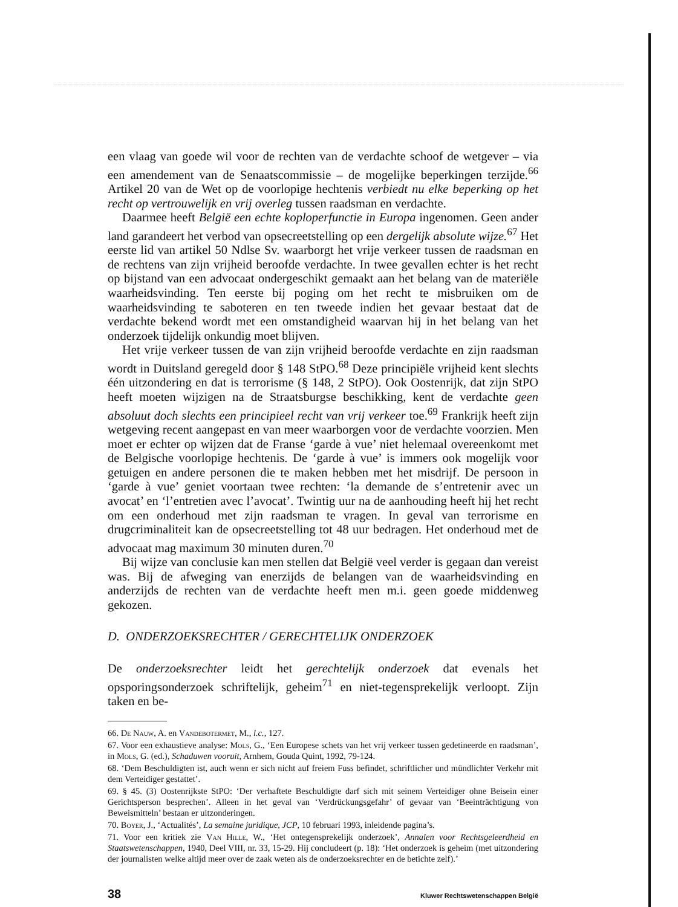een vlaag van goede wil voor de rechten van de verdachte schoof de wetgever – via een amendement van de Senaatscommissie – de mogelijke beperkingen terzijde.<sup>66</sup> Artikel 20 van de Wet op de voorlopige hechtenis verbiedt nu elke beperking op het recht op vertrouwelijk en vrij overleg tussen raadsman en verdachte.
Daarmee heeft België een echte koploperfunctie in Europa ingenomen. Geen ander land garandeert het verbod van opsecreetstelling op een dergelijk absolute wijze.<sup>67</sup> Het eerste lid van artikel 50 Ndlse Sv. waarborgt het vrije verkeer tussen de raadsman en de rechtens van zijn vrijheid beroofde verdachte. In twee gevallen echter is het recht op bijstand van een advocaat ondergeschikt gemaakt aan het belang van de materiële waarheidsvinding. Ten eerste bij poging om het recht te misbruiken om de waarheidsvinding te saboteren en ten tweede indien het gevaar bestaat dat de verdachte bekend wordt met een omstandigheid waarvan hij in het belang van het onderzoek tijdelijk onkundig moet blijven.
Het vrije verkeer tussen de van zijn vrijheid beroofde verdachte en zijn raadsman wordt in Duitsland geregeld door § 148 StPO.<sup>68</sup> Deze principiële vrijheid kent slechts één uitzondering en dat is terrorisme (§ 148, 2 StPO). Ook Oostenrijk, dat zijn StPO heeft moeten wijzigen na de Straatsburgse beschikking, kent de verdachte geen absoluut doch slechts een principieel recht van vrij verkeer toe.<sup>69</sup> Frankrijk heeft zijn wetgeving recent aangepast en van meer waarborgen voor de verdachte voorzien. Men moet er echter op wijzen dat de Franse ‘garde à vue’ niet helemaal overeenkomt met de Belgische voorlopige hechtenis. De ‘garde à vue’ is immers ook mogelijk voor getuigen en andere personen die te maken hebben met het misdrijf. De persoon in ‘garde à vue’ geniet voortaan twee rechten: ‘la demande de s’entretenir avec un avocat’ en ‘l’entretien avec l’avocat’. Twintig uur na de aanhouding heeft hij het recht om een onderhoud met zijn raadsman te vragen. In geval van terrorisme en drugcriminaliteit kan de opsecreetstelling tot 48 uur bedragen. Het onderhoud met de advocaat mag maximum 30 minuten duren.<sup>70</sup>
Bij wijze van conclusie kan men stellen dat België veel verder is gegaan dan vereist was. Bij de afweging van enerzijds de belangen van de waarheidsvinding en anderzijds de rechten van de verdachte heeft men m.i. geen goede middenweg gekozen.
D. ONDERZOEKSRECHTER / GERECHTELIJK ONDERZOEK
De onderzoeksrechter leidt het gerechtelijk onderzoek dat evenals het opsporingsonderzoek schriftelijk, geheim<sup>71</sup> en niet-tegensprekelijk verloopt. Zijn taken en be-
66. De Nauw, A. en Vandebotermet, M., l.c., 127.
67. Voor een exhaustieve analyse: Mols, G., ‘Een Europese schets van het vrij verkeer tussen gedetineerde en raadsman’, in Mols, G. (ed.), Schaduwen vooruit, Arnhem, Gouda Quint, 1992, 79-124.
68. ‘Dem Beschuldigten ist, auch wenn er sich nicht auf freiem Fuss befindet, schriftlicher und mündlichter Verkehr mit dem Verteidiger gestattet’.
69. § 45. (3) Oostenrijkste StPO: ‘Der verhaftete Beschuldigte darf sich mit seinem Verteidiger ohne Beisein einer Gerichtsperson besprechen’. Alleen in het geval van ‘Verdrückungsgefahr’ of gevaar van ‘Beeinträchtigung von Beweismitteln’ bestaan er uitzonderingen.
70. Boyer, J., ‘Actualités’, La semaine juridique, JCP, 10 februari 1993, inleidende pagina’s.
71. Voor een kritiek zie Van Hille, W., ‘Het ontegensprekelijk onderzoek’, Annalen voor Rechtsgeleerdheid en Staatswetenschappen, 1940, Deel VIII, nr. 33, 15-29. Hij concludeert (p. 18): ‘Het onderzoek is geheim (met uitzondering der journalisten welke altijd meer over de zaak weten als de onderzoeksrechter en de betichte zelf).’
38 Kluwer Rechtswetenschappen België